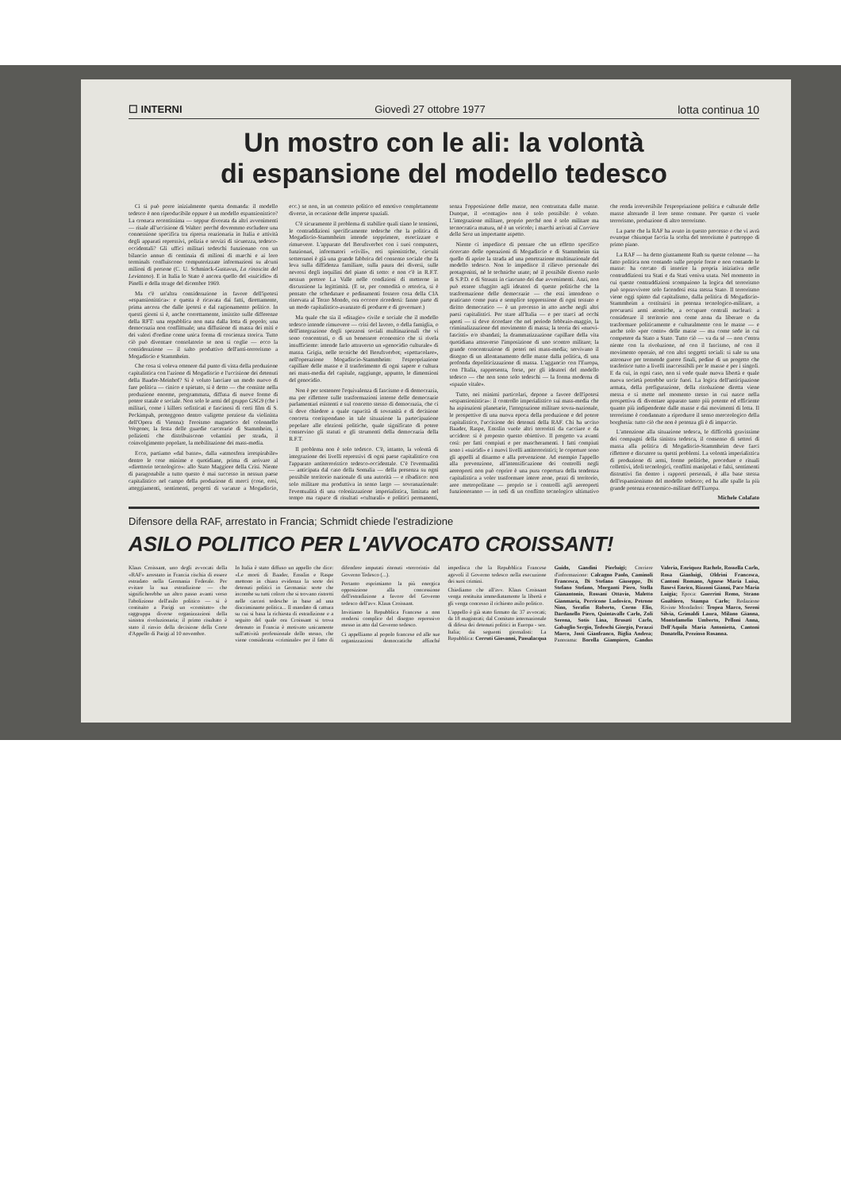☐ INTERNI Giovedì 27 ottobre 1977 lotta continua 10
Un mostro con le ali: la volontà
di espansione del modello tedesco
Ci si può porre inizialmente questa domanda: il modello tedesco è non riproducibile oppure è un modello espansionistico? La cronaca recentissima — seppur divorata da altri avvenimenti — risale all'uccisione di Walter: perché dovremmo escludere una connessione specifica tra ripresa reazionaria in Italia e attività degli apparati repressivi, polizia e servizi di sicurezza, tedesco-occidentali? Gli uffici militari tedeschi funzionano con un bilancio annuo di centinaia di milioni di marchi e ai loro terminals confluiscono computerizzate informazioni su alcuni milioni di persone (C. U. Schminck-Gustavus, La rinascita del Leviatano). E in Italia lo Stato è ancora quello del «suicidio» di Pinelli e della strage del dicembre 1969.
Ma c'è un'altra considerazione in favore dell'ipotesi «espansionistica»: e questa è ricavata dai fatti, direttamente, prima ancora che dalle ipotesi e dal ragionamento politico. In questi giorni si è, anche correttamente, insistito sulle differenze della RFT: una repubblica non nata dalla lotta di popolo; una democrazia non conflittuale; una diffusione di massa dei miti e dei valori d'ordine come unica forma di coscienza storica. Tutto ciò può diventare consolatorio se non si coglie — ecco la considerazione — il salto produttivo dell'anti-terrorismo a Mogadiscio e Stammheim.
Che cosa si voleva ottenere dal punto di vista della produzione capitalistica con l'azione di Mogadiscio e l'uccisione dei detenuti della Baader-Meinhof? Si è voluto lanciare un modo nuovo di fare politica — cinico e spietato, si è detto — che consiste nella produzione enorme, programmata, diffusa di nuove forme di potere statale e sociale. Non solo le armi del gruppo GSG9 (che i militari, come i killers sofisticati e fascinosi di certi film di S. Peckimpah, proteggono dentro valigette preziose da violinista dell'Opera di Vienna): l'eroismo magnetico del colonnello Wegener, la festa delle guardie carcerarie di Stammheim, i poliziotti che distribuiscono volantini per strada, il coinvolgimento popolare, la mobilitazione dei mass-media.
Ecco, partiamo «dal basso», dalla «atmosfera irrespirabile» dentro le cose minime e quotidiane, prima di arrivare al «direttorio tecnologico»: allo Stato Maggiore della Crisi. Niente di paragonabile a tutto questo è mai successo in nessun paese capitalistico nel campo della produzione di merci (cose, eroi, atteggiamenti, sentimenti, progetti di vacanze a Mogadiscio, ecc.) se non, in un contesto politico ed emotivo completamente diverso, in occasione delle imprese spaziali.
C'è sicuramente il problema di stabilire quali siano le tensioni, le contraddizioni specificamente tedesche che la politica di Mogadiscio-Stammheim intende sopprimere, esorcizzare e rimuovere. L'apparato del Berufsverbot con i suoi computers, funzionari, informatori «civili», reti spionistiche, circuiti sotterranei è già una grande fabbrica del consenso sociale che fa leva sulla diffidenza familiare, sulla paura dei diversi, sulle nevrosi degli inquilini del piano di sotto: e non c'è in R.F.T. nessun pretore La Valle nelle condizioni di metterne in discussione la legittimità. (E se, per comodità o retorica, si è pensato che schedature e pedinamenti fossero cosa della CIA riservata al Terzo Mondo, ora occorre ricredersi: fanno parte di un modo capitalistico-avanzato di produrre e di governare.)
Ma quale che sia il «disagio» civile e sociale che il modello tedesco intende rimuovere — crisi del lavoro, o della famiglia, o dell'integrazione degli spezzoni sociali multinazionali che vi sono concentrati, o di un benessere economico che si rivela insufficiente: intende farlo attraverso un «genocidio culturale» di massa. Grigia, nelle tecniche del Berufsverbot; «spettacolare», nell'operazione Mogadiscio-Stammheim: l'espropriazione capillare delle masse e il trasferimento di ogni sapere e cultura nei mass-media del capitale, raggiunge, appunto, le dimensioni del genocidio.
Non è per sostenere l'equivalenza di fascismo e di democrazia, ma per riflettere sulle trasformazioni interne delle democrazie parlamentari esistenti e sul concetto stesso di democrazia, che ci si deve chiedere a quale capacità di sovranità e di decisione concreta corrispondano in tale situazione la partecipazione popolare alle elezioni politiche, quale significato di potere conservino gli statuti e gli strumenti della democrazia della R.F.T.
Il problema non è solo tedesco. C'è, intanto, la volontà di integrazione dei livelli repressivi di ogni paese capitalistico con l'apparato antiterroristico tedesco-occidentale. C'è l'eventualità — anticipata dal caso della Somalia — della presenza su ogni possibile territorio nazionale di una autorità — e ribadisco: non solo militare ma produttiva in senso largo — sovranazionale: l'eventualità di una colonizzazione imperialistica, limitata nel tempo ma capace di risultati «culturali» e politici permanenti, senza l'opposizione delle masse, non contrastata dalle masse. Dunque, il «contagio» non è solo possibile: è voluto. L'integrazione militare, proprio perché non è solo militare ma tecnocratica matura, né è un veicolo; i marchi arrivati al Corriere della Sera un importante aspetto.
Niente ci impedisce di pensare che un effetto specifico ricercato delle operazioni di Mogadiscio e di Stammheim sia quello di aprire la strada ad una penetrazione multinazionale del modello tedesco. Non lo impedisce il rilievo personale dei protagonisti, né le techniche usate; né il possibile diverso ruolo di S.P.D. e di Strauss in ciascuno dei due avvenimenti. Anzi, non può essere sfuggito agli ideatori di queste politiche che la trasformazione delle democrazie — che essi intendono o praticano come pura e semplice soppressione di ogni tessuto e diritto democratico — è un processo in atto anche negli altri paesi capitalistici. Per stare all'Italia — e per starci ad occhi aperti — si deve ricordare che nel periodo febbraio-maggio, la criminalizzazione del movimento di massa; la teoria dei «nuovi-fascisti» e/o sbandati; la drammatizzazione capillare della vita quotidiana attraverso l'imposizione di uno scontro militare; la grande concentrazione di poteri nei mass-media; servivano il disegno di un allontanamento delle masse dalla politica, di una profonda depoliticizzazione di massa. L'aggancio con l'Europa, con l'Italia, rappresenta, forse, per gli ideatori del modello tedesco — che non sono solo tedeschi — la forma moderna di «spazio vitale».
Tutto, nei minimi particolari, depone a favore dell'ipotesi «espansionistica»: il controllo imperialistico sui mass-media che ha aspirazioni planetarie, l'integrazione militare sovra-nazionale, le prospettive di una nuova epoca della produzione e del potere capitalistico, l'uccisione dei detenuti della RAF. Chi ha ucciso Baader, Raspe, Ensslin vuole altri terroristi da cacciare e da uccidere: si è proposto questo obiettivo. Il progetto va avanti così: per fatti compiuti e per mascheramenti. I fatti compiuti sono i «suicidi» e i nuovi livelli antiterroristici; le coperture sono gli appelli al disarmo e alla prevenzione. Ad esempio l'appello alla prevenzione, all'intensificazione dei controlli negli aereoporti non può coprire è una pura copertura della tendenza capitalistica a voler trasformare intere zone, pezzi di territorio, aree metropolitane — proprio se i controlli agli aereoporti funzioneranno — in sedi di un conflitto tecnologico ultimativo che renda irreversibile l'espropriazione politica e culturale delle masse alterando il loro senso comune. Per questo ci vuole terrorismo, produzione di altro terrorismo.
La parte che la RAF ha avuto in questo processo e che vi avrà ovunque chiunque faccia la scelta del terrorismo è purtroppo di primo piano.
La RAF — ha detto giustamente Ruth su queste colonne — ha fatto politica non contando sulle proprie forze e non contando le masse: ha cercato di inserire la propria iniziativa nelle contraddizioni tra Stati e da Stati veniva usata. Nel momento in cui queste contraddizioni scompaiono la logica del terrorismo può sopravvivere solo facendosi essa stessa Stato. Il terrorismo viene oggi spinto dal capitalismo, dalla politica di Mogadiscio-Stammheim a costituirsi in potenza tecnologico-militare, a procurarsi armi atomiche, a occupare centrali nucleari: a considerare il territorio non come zona da liberare o da trasformare politicamente e culturalmente con le masse — e anche solo «per conto» delle masse — ma come sede in cui competere da Stato a Stato. Tutto ciò — va da sé — non c'entra niente con la rivoluzione, né con il fascismo, né con il movimento operaio, né con altri soggetti sociali: si sale su una astronave per tremende guerre finali, pedine di un progetto che trasferisce tutto a livelli inaccessibili per le masse e per i singoli. E da cui, in ogni caso, non si vede quale nuova libertà e quale nuova società potrebbe uscir fuori. La logica dell'anticipazione armata, della prefigurazione, della risoluzione diretta viene messa e si mette nel momento stesso in cui nasce nella prospettiva di diventare apparato tanto più potente ed efficiente quanto più indipendente dalle masse e dai movimenti di lotta. Il terrorismo è condannato a riprodurre il senso merceologico della borghesia: tutto ciò che non è potenza gli è di impaccio.
L'attenzione alla situazione tedesca, le difficoltà gravissime dei compagni della sinistra tedesca, il consenso di settori di massa alla politica di Mogadiscio-Stammheim deve farci riflettere e discutere su questi problemi. La volontà imperialistica di produzione di armi, forme politiche, procedure e rituali collettivi, idoli tecnologici, conflitti manipolati e falsi, sentimenti distruttivi fin dentro i rapporti personali, è alla base stessa dell'espansionismo del modello tedesco; ed ha alle spalle la più grande potenza economico-militare dell'Europa.
Michele Colafato
Difensore della RAF, arrestato in Francia; Schmidt chiede l'estradizione
ASILO POLITICO PER L'AVVOCATO CROISSANT!
Klaus Croissant, uno degli avvocati della «RAF» arrestato in Francia rischia di essere estradato nella Germania Federale. Per evitare la sua estradizione — che significherebbe un altro passo avanti verso l'abolizione dell'asilo politico — si è costituito a Parigi un «comitato» che raggruppa diverse organizzazioni della sinistra rivoluzionaria; il primo risultato è stato il rinvio della decisione della Corte d'Appello di Parigi al 10 novembre.
In Italia è stato diffuso un appello che dice: «Le morti di Baader, Ensslin e Raspe mettono in chiara evidenza la sorte dei detenuti politici in Germania: sorte che incombe su tutti coloro che si trovano ristretti nelle carceri tedesche in base ad una discriminante politica... Il mandato di cattura su cui si basa la richiesta di estradizione e a seguito del quale ora Croissant si trova detenuto in Francia è motivato unicamente sull'attività professionale dello stesso, che viene considerata «criminale» per il fatto di difendere imputati ritenuti «terroristi» dal Governo Tedesco (...).
Pertanto esprimiamo la più energica opposizione alla concessione dell'estradizione a favore del Governo tedesco dell'avv. Klaus Croissant.
Invitiamo la Repubblica Francese a non rendersi complice del disegno repressivo messo in atto dal Governo tedesco.
Ci appelliamo al popolo francese ed alle sue organizzazioni democratiche affinché impedisca che la Repubblica Francese agevoli il Governo tedesco nella esecuzione dei suoi crimini.
Chiediamo che all'avv. Klaus Croissant venga restituita immediatamente la libertà e gli venga concesso il richiesto asilo politico.
L'appello è già stato firmato da: 37 avvocati; da 18 magistrati; dal Comitato internazionale di difesa dei detenuti politici in Europa - sez. Italia; dai seguenti giornalisti: La Repubblica: Cerruti Giovanni, Passalacqua Guido, Gandini Pierluigi; Corriere d'informazione: Calcagno Paolo, Caminoli Francesca, Di Stefano Giuseppe, Di Stefano Stefano, Morganti Piero, Stella Gianantonio, Rossani Ottavio, Maletto Gianmaria, Perricone Ludovico, Petrone Nino, Serafin Roberto, Corno Elio, Dardanello Piero, Quintavalle Carlo, Zoli Serena, Sotis Lina, Brusati Carlo, Gabaglio Sergio, Tedeschi Giorgio, Perazzi Marco, Josti Gianfranco, Biglia Andrea; Panorama: Borella Giampiero, Gandus Valeria, Enriquez Rachele, Rossella Carlo, Rosa Gianluigi, Oldrini Francesca, Cantoni Romano, Agnese Maria Luisa, Basevi Enrico, Rizzoni Gianni, Pace Maria Luigia; Epoca: Guerrini Remo, Strano Gualtiero, Stampa Carlo; Redazione Riviste Mondadori: Tropea Marco, Sereni Silvia, Grimaldi Laura, Milano Gianna, Montefamelio Umberto, Pelloni Anna, Dell'Aquila Maria Antonietta, Cantoni Donatella, Prezioso Rosanna.